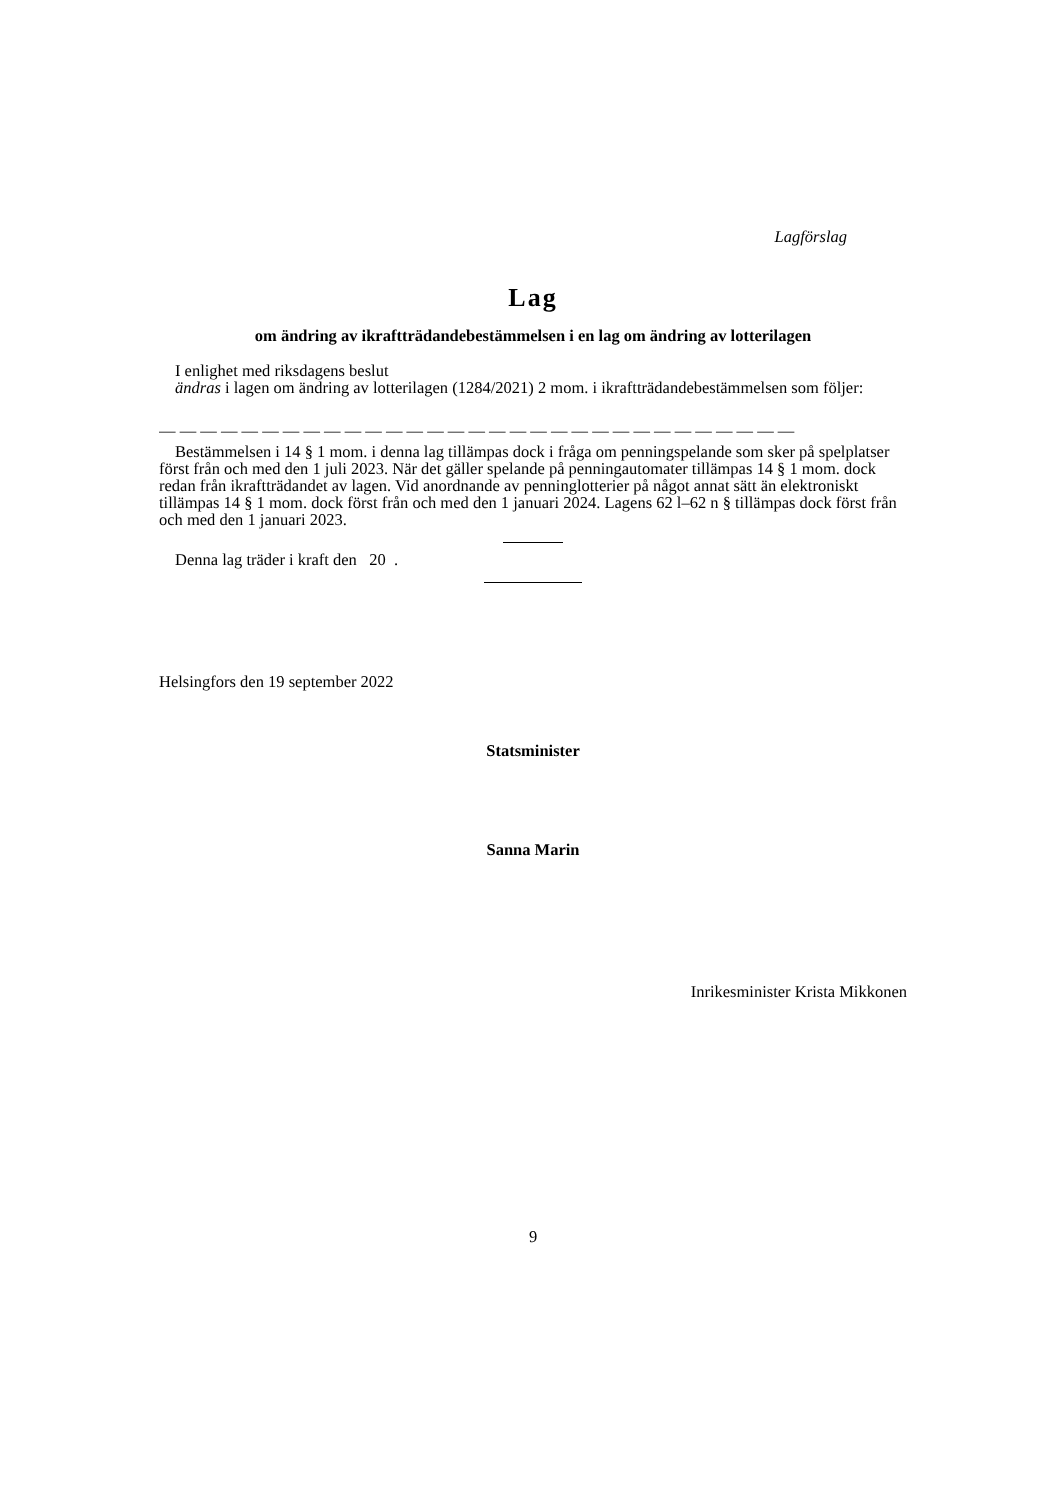Lagförslag
Lag
om ändring av ikraftträdandebestämmelsen i en lag om ändring av lotterilagen
I enlighet med riksdagens beslut
ändras i lagen om ändring av lotterilagen (1284/2021) 2 mom. i ikraftträdandebestämmelsen som följer:
— — — — — — — — — — — — — — — — — — — — — — — — — — — — — — —
Bestämmelsen i 14 § 1 mom. i denna lag tillämpas dock i fråga om penningspelande som sker på spelplatser först från och med den 1 juli 2023. När det gäller spelande på penningautomater tillämpas 14 § 1 mom. dock redan från ikraftträdandet av lagen. Vid anordnande av penninglotterier på något annat sätt än elektroniskt tillämpas 14 § 1 mom. dock först från och med den 1 januari 2024. Lagens 62 l–62 n § tillämpas dock först från och med den 1 januari 2023.
Denna lag träder i kraft den 20 .
Helsingfors den 19 september 2022
Statsminister
Sanna Marin
Inrikesminister Krista Mikkonen
9